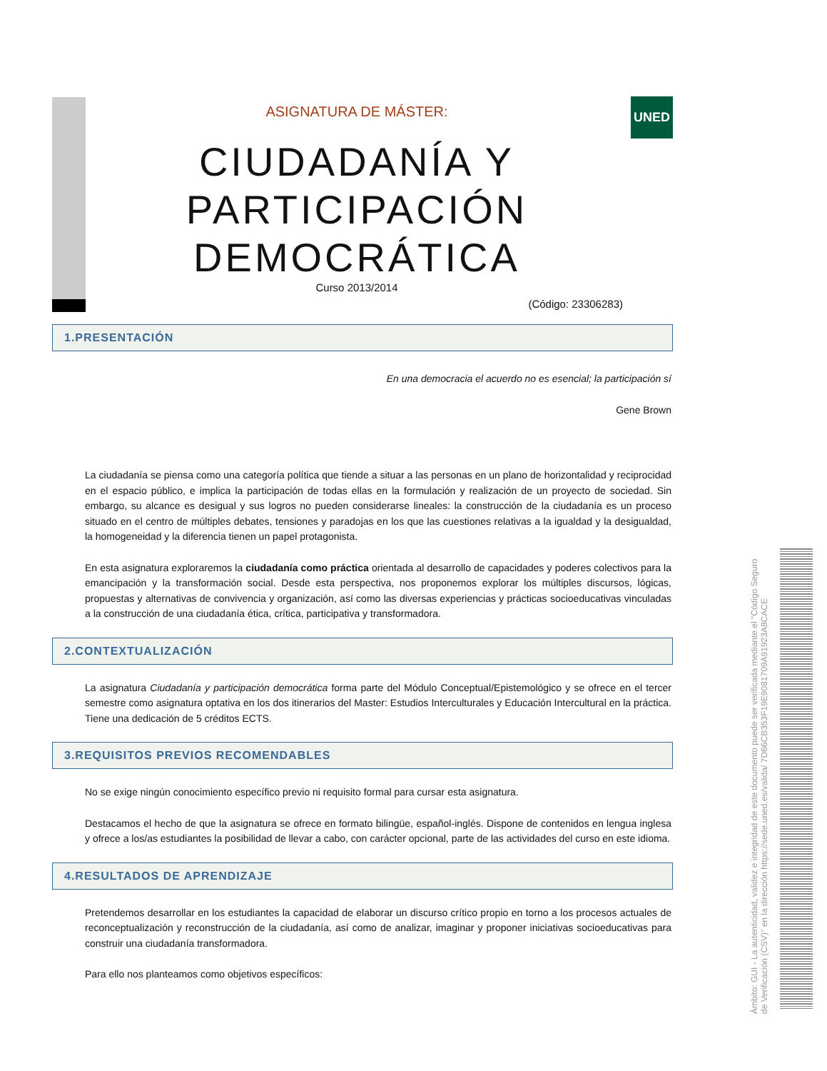UNED
ASIGNATURA DE MÁSTER:
CIUDADANÍA Y
PARTICIPACIÓN
DEMOCRÁTICA
Curso 2013/2014
(Código: 23306283)
1.PRESENTACIÓN
En una democracia el acuerdo no es esencial; la participación sí
Gene Brown
La ciudadanía se piensa como una categoría política que tiende a situar a las personas en un plano de horizontalidad y reciprocidad en el espacio público, e implica la participación de todas ellas en la formulación y realización de un proyecto de sociedad. Sin embargo, su alcance es desigual y sus logros no pueden considerarse lineales: la construcción de la ciudadanía es un proceso situado en el centro de múltiples debates, tensiones y paradojas en los que las cuestiones relativas a la igualdad y la desigualdad, la homogeneidad y la diferencia tienen un papel protagonista.
En esta asignatura exploraremos la ciudadanía como práctica orientada al desarrollo de capacidades y poderes colectivos para la emancipación y la transformación social. Desde esta perspectiva, nos proponemos explorar los múltiples discursos, lógicas, propuestas y alternativas de convivencia y organización, así como las diversas experiencias y prácticas socioeducativas vinculadas a la construcción de una ciudadanía ética, crítica, participativa y transformadora.
2.CONTEXTUALIZACIÓN
La asignatura Ciudadanía y participación democrática forma parte del Módulo Conceptual/Epistemológico y se ofrece en el tercer semestre como asignatura optativa en los dos itinerarios del Master: Estudios Interculturales y Educación Intercultural en la práctica. Tiene una dedicación de 5 créditos ECTS.
3.REQUISITOS PREVIOS RECOMENDABLES
No se exige ningún conocimiento específico previo ni requisito formal para cursar esta asignatura.
Destacamos el hecho de que la asignatura se ofrece en formato bilingüe, español-inglés. Dispone de contenidos en lengua inglesa y ofrece a los/as estudiantes la posibilidad de llevar a cabo, con carácter opcional, parte de las actividades del curso en este idioma.
4.RESULTADOS DE APRENDIZAJE
Pretendemos desarrollar en los estudiantes la capacidad de elaborar un discurso crítico propio en torno a los procesos actuales de reconceptualización y reconstrucción de la ciudadanía, así como de analizar, imaginar y proponer iniciativas socioeducativas para construir una ciudadanía transformadora.
Para ello nos planteamos como objetivos específicos:
Ámbito: GUI - La autenticidad, validez e integridad de este documento puede ser verificada mediante el "Código Seguro de Verificación (CSV)" en la dirección https://sede.uned.es/valida/ 7D66CB353F19E9081709A91923A8CACE